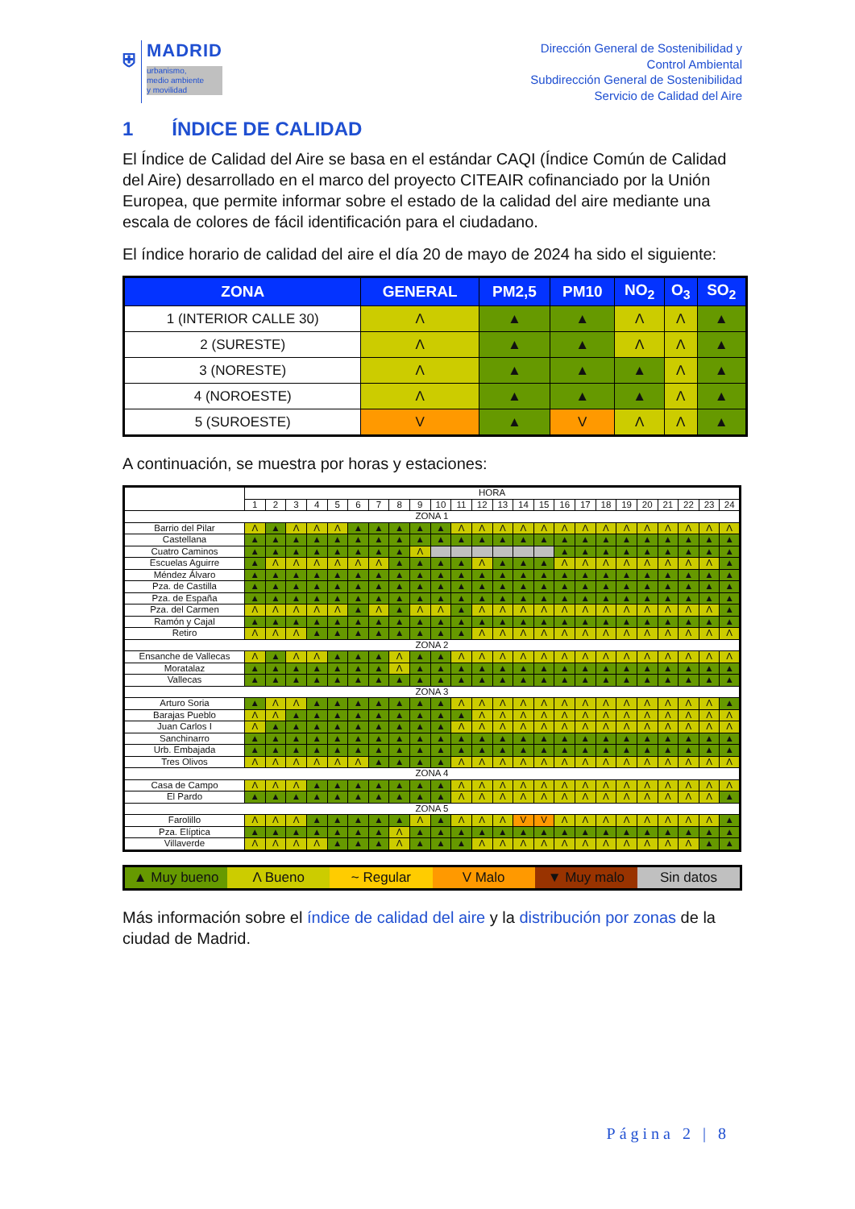⛨ MADRID
urbanismo,
medio ambiente
y movilidad
Dirección General de Sostenibilidad y
Control Ambiental
Subdirección General de Sostenibilidad
Servicio de Calidad del Aire
1 ÍNDICE DE CALIDAD
El Índice de Calidad del Aire se basa en el estándar CAQI (Índice Común de Calidad del Aire) desarrollado en el marco del proyecto CITEAIR cofinanciado por la Unión Europea, que permite informar sobre el estado de la calidad del aire mediante una escala de colores de fácil identificación para el ciudadano.
El índice horario de calidad del aire el día 20 de mayo de 2024 ha sido el siguiente:
| ZONA | GENERAL | PM2,5 | PM10 | NO<sub>2</sub> | O<sub>3</sub> | SO<sub>2</sub> |
| --- | --- | --- | --- | --- | --- | --- |
| 1 (INTERIOR CALLE 30) | Λ | ▲ | ▲ | Λ | Λ | ▲ |
| 2 (SURESTE) | Λ | ▲ | ▲ | Λ | Λ | ▲ |
| 3 (NORESTE) | Λ | ▲ | ▲ | ▲ | Λ | ▲ |
| 4 (NOROESTE) | Λ | ▲ | ▲ | ▲ | Λ | ▲ |
| 5 (SUROESTE) | V | ▲ | V | Λ | Λ | ▲ |
A continuación, se muestra por horas y estaciones:
| | HORA | | | | | | | | | | | | | | | | | | | | | | | |
| --- | --- | --- | --- | --- | --- | --- | --- | --- | --- | --- | --- | --- | --- | --- | --- | --- | --- | --- | --- | --- | --- | --- | --- | --- |
| | 1 | 2 | 3 | 4 | 5 | 6 | 7 | 8 | 9 | 10 | 11 | 12 | 13 | 14 | 15 | 16 | 17 | 18 | 19 | 20 | 21 | 22 | 23 | 24 |
| ZONA 1 | | | | | | | | | | | | | | | | | | | | | | | | |
| Barrio del Pilar | Λ | ▲ | Λ | Λ | Λ | ▲ | ▲ | ▲ | ▲ | ▲ | Λ | Λ | Λ | Λ | Λ | Λ | Λ | Λ | Λ | Λ | Λ | Λ | Λ | Λ |
| Castellana | ▲ | ▲ | ▲ | ▲ | ▲ | ▲ | ▲ | ▲ | ▲ | ▲ | ▲ | ▲ | ▲ | ▲ | ▲ | ▲ | ▲ | ▲ | ▲ | ▲ | ▲ | ▲ | ▲ | ▲ |
| Cuatro Caminos | ▲ | ▲ | ▲ | ▲ | ▲ | ▲ | ▲ | ▲ | Λ | | | | | | | ▲ | ▲ | ▲ | ▲ | ▲ | ▲ | ▲ | ▲ | ▲ |
| Escuelas Aguirre | ▲ | Λ | Λ | Λ | Λ | Λ | Λ | ▲ | ▲ | ▲ | ▲ | Λ | ▲ | ▲ | ▲ | Λ | Λ | Λ | Λ | Λ | Λ | Λ | Λ | ▲ |
| Méndez Álvaro | ▲ | ▲ | ▲ | ▲ | ▲ | ▲ | ▲ | ▲ | ▲ | ▲ | ▲ | ▲ | ▲ | ▲ | ▲ | ▲ | ▲ | ▲ | ▲ | ▲ | ▲ | ▲ | ▲ | ▲ |
| Pza. de Castilla | ▲ | ▲ | ▲ | ▲ | ▲ | ▲ | ▲ | ▲ | ▲ | ▲ | ▲ | ▲ | ▲ | ▲ | ▲ | ▲ | ▲ | ▲ | ▲ | ▲ | ▲ | ▲ | ▲ | ▲ |
| Pza. de España | ▲ | ▲ | ▲ | ▲ | ▲ | ▲ | ▲ | ▲ | ▲ | ▲ | ▲ | ▲ | ▲ | ▲ | ▲ | ▲ | ▲ | ▲ | ▲ | ▲ | ▲ | ▲ | ▲ | ▲ |
| Pza. del Carmen | Λ | Λ | Λ | Λ | Λ | ▲ | Λ | ▲ | Λ | Λ | ▲ | Λ | Λ | Λ | Λ | Λ | Λ | Λ | Λ | Λ | Λ | Λ | Λ | ▲ |
| Ramón y Cajal | ▲ | ▲ | ▲ | ▲ | ▲ | ▲ | ▲ | ▲ | ▲ | ▲ | ▲ | ▲ | ▲ | ▲ | ▲ | ▲ | ▲ | ▲ | ▲ | ▲ | ▲ | ▲ | ▲ | ▲ |
| Retiro | Λ | Λ | Λ | ▲ | ▲ | ▲ | ▲ | ▲ | ▲ | ▲ | ▲ | Λ | Λ | Λ | Λ | Λ | Λ | Λ | Λ | Λ | Λ | Λ | Λ | Λ |
| ZONA 2 | | | | | | | | | | | | | | | | | | | | | | | | |
| Ensanche de Vallecas | Λ | ▲ | Λ | Λ | ▲ | ▲ | ▲ | Λ | ▲ | ▲ | Λ | Λ | Λ | Λ | Λ | Λ | Λ | Λ | Λ | Λ | Λ | Λ | Λ | Λ |
| Moratalaz | ▲ | ▲ | ▲ | ▲ | ▲ | ▲ | ▲ | Λ | ▲ | ▲ | ▲ | ▲ | ▲ | ▲ | ▲ | ▲ | ▲ | ▲ | ▲ | ▲ | ▲ | ▲ | ▲ | ▲ |
| Vallecas | ▲ | ▲ | ▲ | ▲ | ▲ | ▲ | ▲ | ▲ | ▲ | ▲ | ▲ | ▲ | ▲ | ▲ | ▲ | ▲ | ▲ | ▲ | ▲ | ▲ | ▲ | ▲ | ▲ | ▲ |
| ZONA 3 | | | | | | | | | | | | | | | | | | | | | | | | |
| Arturo Soria | ▲ | Λ | Λ | ▲ | ▲ | ▲ | ▲ | ▲ | ▲ | ▲ | Λ | Λ | Λ | Λ | Λ | Λ | Λ | Λ | Λ | Λ | Λ | Λ | Λ | ▲ |
| Barajas Pueblo | Λ | Λ | ▲ | ▲ | ▲ | ▲ | ▲ | ▲ | ▲ | ▲ | ▲ | Λ | Λ | Λ | Λ | Λ | Λ | Λ | Λ | Λ | Λ | Λ | Λ | Λ |
| Juan Carlos I | Λ | ▲ | ▲ | ▲ | ▲ | ▲ | ▲ | ▲ | ▲ | ▲ | Λ | Λ | Λ | Λ | Λ | Λ | Λ | Λ | Λ | Λ | Λ | Λ | Λ | Λ |
| Sanchinarro | ▲ | ▲ | ▲ | ▲ | ▲ | ▲ | ▲ | ▲ | ▲ | ▲ | ▲ | ▲ | ▲ | ▲ | ▲ | ▲ | ▲ | ▲ | ▲ | ▲ | ▲ | ▲ | ▲ | ▲ |
| Urb. Embajada | ▲ | ▲ | ▲ | ▲ | ▲ | ▲ | ▲ | ▲ | ▲ | ▲ | ▲ | ▲ | ▲ | ▲ | ▲ | ▲ | ▲ | ▲ | ▲ | ▲ | ▲ | ▲ | ▲ | ▲ |
| Tres Olivos | Λ | Λ | Λ | Λ | Λ | Λ | ▲ | ▲ | ▲ | ▲ | Λ | Λ | Λ | Λ | Λ | Λ | Λ | Λ | Λ | Λ | Λ | Λ | Λ | Λ |
| ZONA 4 | | | | | | | | | | | | | | | | | | | | | | | | |
| Casa de Campo | Λ | Λ | Λ | ▲ | ▲ | ▲ | ▲ | ▲ | ▲ | ▲ | Λ | Λ | Λ | Λ | Λ | Λ | Λ | Λ | Λ | Λ | Λ | Λ | Λ | Λ |
| El Pardo | ▲ | ▲ | ▲ | ▲ | ▲ | ▲ | ▲ | ▲ | ▲ | ▲ | Λ | Λ | Λ | Λ | Λ | Λ | Λ | Λ | Λ | Λ | Λ | Λ | Λ | ▲ |
| ZONA 5 | | | | | | | | | | | | | | | | | | | | | | | | |
| Farolillo | Λ | Λ | Λ | ▲ | ▲ | ▲ | ▲ | ▲ | Λ | ▲ | Λ | Λ | Λ | V | V | Λ | Λ | Λ | Λ | Λ | Λ | Λ | Λ | ▲ |
| Pza. Elíptica | ▲ | ▲ | ▲ | ▲ | ▲ | ▲ | ▲ | Λ | ▲ | ▲ | ▲ | ▲ | ▲ | ▲ | ▲ | ▲ | ▲ | ▲ | ▲ | ▲ | ▲ | ▲ | ▲ | ▲ |
| Villaverde | Λ | Λ | Λ | Λ | ▲ | ▲ | ▲ | Λ | ▲ | ▲ | ▲ | Λ | Λ | Λ | Λ | Λ | Λ | Λ | Λ | Λ | Λ | Λ | ▲ | ▲ |
▲ Muy bueno Λ Bueno ~ Regular V Malo ▼ Muy malo Sin datos
Más información sobre el índice de calidad del aire y la distribución por zonas de la ciudad de Madrid.
Página 2 | 8